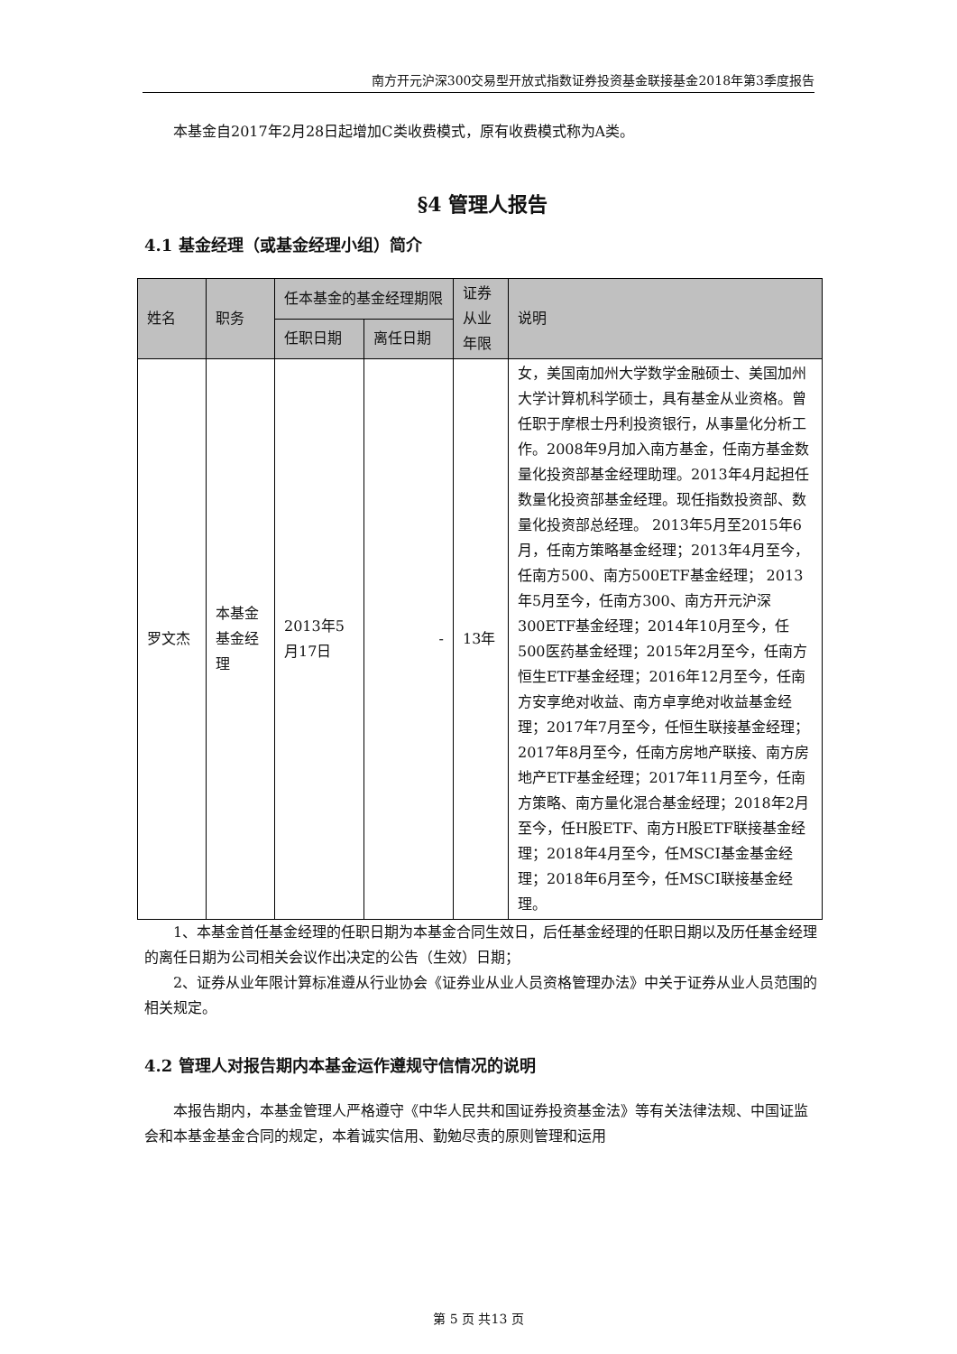南方开元沪深300交易型开放式指数证券投资基金联接基金2018年第3季度报告
本基金自2017年2月28日起增加C类收费模式，原有收费模式称为A类。
§4 管理人报告
4.1 基金经理（或基金经理小组）简介
| 姓名 | 职务 | 任本基金的基金经理期限 | | 证券从业年限 | 说明 |
| --- | --- | --- | --- | --- | --- |
| | | 任职日期 | 离任日期 | | |
| 罗文杰 | 本基金基金经理 | 2013年5月17日 | - | 13年 | 女，美国南加州大学数学金融硕士、美国加州大学计算机科学硕士，具有基金从业资格。曾任职于摩根士丹利投资银行，从事量化分析工作。2008年9月加入南方基金，任南方基金数量化投资部基金经理助理。2013年4月起担任数量化投资部基金经理。现任指数投资部、数量化投资部总经理。 2013年5月至2015年6月，任南方策略基金经理；2013年4月至今，任南方500、南方500ETF基金经理； 2013年5月至今，任南方300、南方开元沪深300ETF基金经理；2014年10月至今，任500医药基金经理；2015年2月至今，任南方恒生ETF基金经理；2016年12月至今，任南方安享绝对收益、南方卓享绝对收益基金经理；2017年7月至今，任恒生联接基金经理；2017年8月至今，任南方房地产联接、南方房地产ETF基金经理；2017年11月至今，任南方策略、南方量化混合基金经理；2018年2月至今，任H股ETF、南方H股ETF联接基金经理；2018年4月至今，任MSCI基金基金经理；2018年6月至今，任MSCI联接基金经理。 |
1、本基金首任基金经理的任职日期为本基金合同生效日，后任基金经理的任职日期以及历任基金经理的离任日期为公司相关会议作出决定的公告（生效）日期；
2、证券从业年限计算标准遵从行业协会《证券业从业人员资格管理办法》中关于证券从业人员范围的相关规定。
4.2 管理人对报告期内本基金运作遵规守信情况的说明
本报告期内，本基金管理人严格遵守《中华人民共和国证券投资基金法》等有关法律法规、中国证监会和本基金基金合同的规定，本着诚实信用、勤勉尽责的原则管理和运用
第 5 页 共13 页